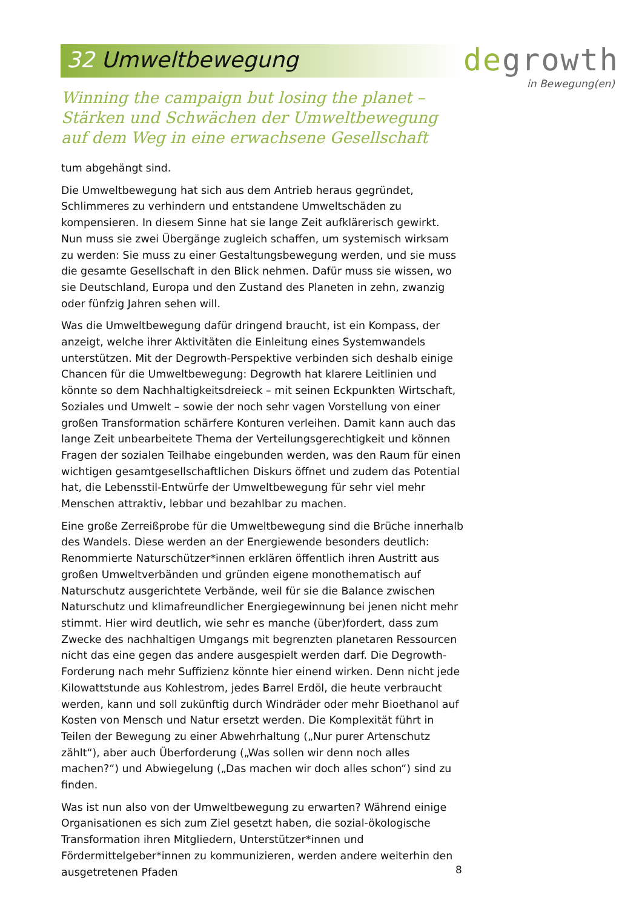32 Umweltbewegung
degrowth
in Bewegung(en)
Winning the campaign but losing the planet – Stärken und Schwächen der Umweltbewegung auf dem Weg in eine erwachsene Gesellschaft
tum abgehängt sind.
Die Umweltbewegung hat sich aus dem Antrieb heraus gegründet, Schlimmeres zu verhindern und entstandene Umweltschäden zu kompensieren. In diesem Sinne hat sie lange Zeit aufklärerisch gewirkt. Nun muss sie zwei Übergänge zugleich schaffen, um systemisch wirksam zu werden: Sie muss zu einer Gestaltungsbewegung werden, und sie muss die gesamte Gesellschaft in den Blick nehmen. Dafür muss sie wissen, wo sie Deutschland, Europa und den Zustand des Planeten in zehn, zwanzig oder fünfzig Jahren sehen will.
Was die Umweltbewegung dafür dringend braucht, ist ein Kompass, der anzeigt, welche ihrer Aktivitäten die Einleitung eines Systemwandels unterstützen. Mit der Degrowth-Perspektive verbinden sich deshalb einige Chancen für die Umweltbewegung: Degrowth hat klarere Leitlinien und könnte so dem Nachhaltigkeitsdreieck – mit seinen Eckpunkten Wirtschaft, Soziales und Umwelt – sowie der noch sehr vagen Vorstellung von einer großen Transformation schärfere Konturen verleihen. Damit kann auch das lange Zeit unbearbeitete Thema der Verteilungsgerechtigkeit und können Fragen der sozialen Teilhabe eingebunden werden, was den Raum für einen wichtigen gesamtgesellschaftlichen Diskurs öffnet und zudem das Potential hat, die Lebensstil-Entwürfe der Umweltbewegung für sehr viel mehr Menschen attraktiv, lebbar und bezahlbar zu machen.
Eine große Zerreißprobe für die Umweltbewegung sind die Brüche innerhalb des Wandels. Diese werden an der Energiewende besonders deutlich: Renommierte Naturschützer*innen erklären öffentlich ihren Austritt aus großen Umweltverbänden und gründen eigene monothematisch auf Naturschutz ausgerichtete Verbände, weil für sie die Balance zwischen Naturschutz und klimafreundlicher Energiegewinnung bei jenen nicht mehr stimmt. Hier wird deutlich, wie sehr es manche (über)fordert, dass zum Zwecke des nachhaltigen Umgangs mit begrenzten planetaren Ressourcen nicht das eine gegen das andere ausgespielt werden darf. Die Degrowth-Forderung nach mehr Suffizienz könnte hier einend wirken. Denn nicht jede Kilowattstunde aus Kohlestrom, jedes Barrel Erdöl, die heute verbraucht werden, kann und soll zukünftig durch Windräder oder mehr Bioethanol auf Kosten von Mensch und Natur ersetzt werden. Die Komplexität führt in Teilen der Bewegung zu einer Abwehrhaltung („Nur purer Artenschutz zählt“), aber auch Überforderung („Was sollen wir denn noch alles machen?“) und Abwiegelung („Das machen wir doch alles schon“) sind zu finden.
Was ist nun also von der Umweltbewegung zu erwarten? Während einige Organisationen es sich zum Ziel gesetzt haben, die sozial-ökologische Transformation ihren Mitgliedern, Unterstützer*innen und Fördermittelgeber*innen zu kommunizieren, werden andere weiterhin den ausgetretenen Pfaden
8